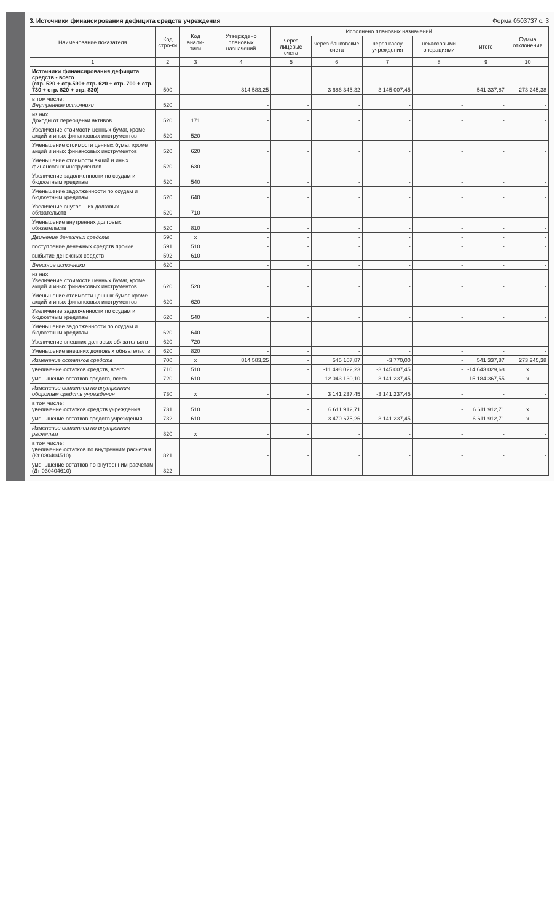3. Источники финансирования дефицита средств учреждения Форма 0503737 с. 3
| Наименование показателя | Код стро-ки | Код анали-тики | Утверждено плановых назначений | Исполнено плановых назначений | | | | | Сумма отклонения |
| --- | --- | --- | --- | --- | --- | --- | --- | --- | --- |
| | | | | через лицевые счета | через банковские счета | через кассу учреждения | некассовыми операциями | итого | |
| 1 | 2 | 3 | 4 | 5 | 6 | 7 | 8 | 9 | 10 |
| Источники финансирования дефицита средств - всего (стр. 520 + стр.590+ стр. 620 + стр. 700 + стр. 730 + стр. 820 + стр. 830) | 500 | | 814 583,25 | - | 3 686 345,32 | -3 145 007,45 | - | 541 337,87 | 273 245,38 |
| в том числе: Внутренние источники | 520 | | - | - | - | - | - | - | - |
| из них: Доходы от переоценки активов | 520 | 171 | - | - | - | - | - | - | - |
| Увеличение стоимости ценных бумаг, кроме акций и иных финансовых инструментов | 520 | 520 | - | - | - | - | - | - | - |
| Уменьшение стоимости ценных бумаг, кроме акций и иных финансовых инструментов | 520 | 620 | - | - | - | - | - | - | - |
| Уменьшение стоимости акций и иных финансовых инструментов | 520 | 630 | - | - | - | - | - | - | - |
| Увеличение задолженности по ссудам и бюджетным кредитам | 520 | 540 | - | - | - | - | - | - | - |
| Уменьшение задолженности по ссудам и бюджетным кредитам | 520 | 640 | - | - | - | - | - | - | - |
| Увеличение внутренних долговых обязательств | 520 | 710 | - | - | - | - | - | - | - |
| Уменьшение внутренних долговых обязательств | 520 | 810 | - | - | - | - | - | - | - |
| Движение денежных средств | 590 | x | - | - | - | - | - | - | - |
| поступление денежных средств прочие | 591 | 510 | - | - | - | - | - | - | - |
| выбытие денежных средств | 592 | 610 | - | - | - | - | - | - | - |
| Внешние источники | 620 | | - | - | - | - | - | - | - |
| из них: Увеличение стоимости ценных бумаг, кроме акций и иных финансовых инструментов | 620 | 520 | - | - | - | - | - | - | - |
| Уменьшение стоимости ценных бумаг, кроме акций и иных финансовых инструментов | 620 | 620 | - | - | - | - | - | - | - |
| Увеличение задолженности по ссудам и бюджетным кредитам | 620 | 540 | - | - | - | - | - | - | - |
| Уменьшение задолженности по ссудам и бюджетным кредитам | 620 | 640 | - | - | - | - | - | - | - |
| Увеличение внешних долговых обязательств | 620 | 720 | - | - | - | - | - | - | - |
| Уменьшение внешних долговых обязательств | 620 | 820 | - | - | - | - | - | - | - |
| Изменение остатков средств | 700 | x | 814 583,25 | - | 545 107,87 | -3 770,00 | - | 541 337,87 | 273 245,38 |
| увеличение остатков средств, всего | 710 | 510 | | - | -11 498 022,23 | -3 145 007,45 | - | -14 643 029,68 | x |
| уменьшение остатков средств, всего | 720 | 610 | | - | 12 043 130,10 | 3 141 237,45 | - | 15 184 367,55 | x |
| Изменение остатков по внутренним оборотам средств учреждения | 730 | x | - | - | 3 141 237,45 | -3 141 237,45 | - | - | - |
| в том числе: увеличение остатков средств учреждения | 731 | 510 | | - | 6 611 912,71 | | - | 6 611 912,71 | x |
| уменьшение остатков средств учреждения | 732 | 610 | | - | -3 470 675,26 | -3 141 237,45 | - | -6 611 912,71 | x |
| Изменение остатков по внутренним расчетам | 820 | x | - | - | - | - | - | - | - |
| в том числе: увеличение остатков по внутренним расчетам (Кт 030404510) | 821 | | - | - | - | - | - | - | - |
| уменьшение остатков по внутренним расчетам (Дт 030404610) | 822 | | - | - | - | - | - | - | - |